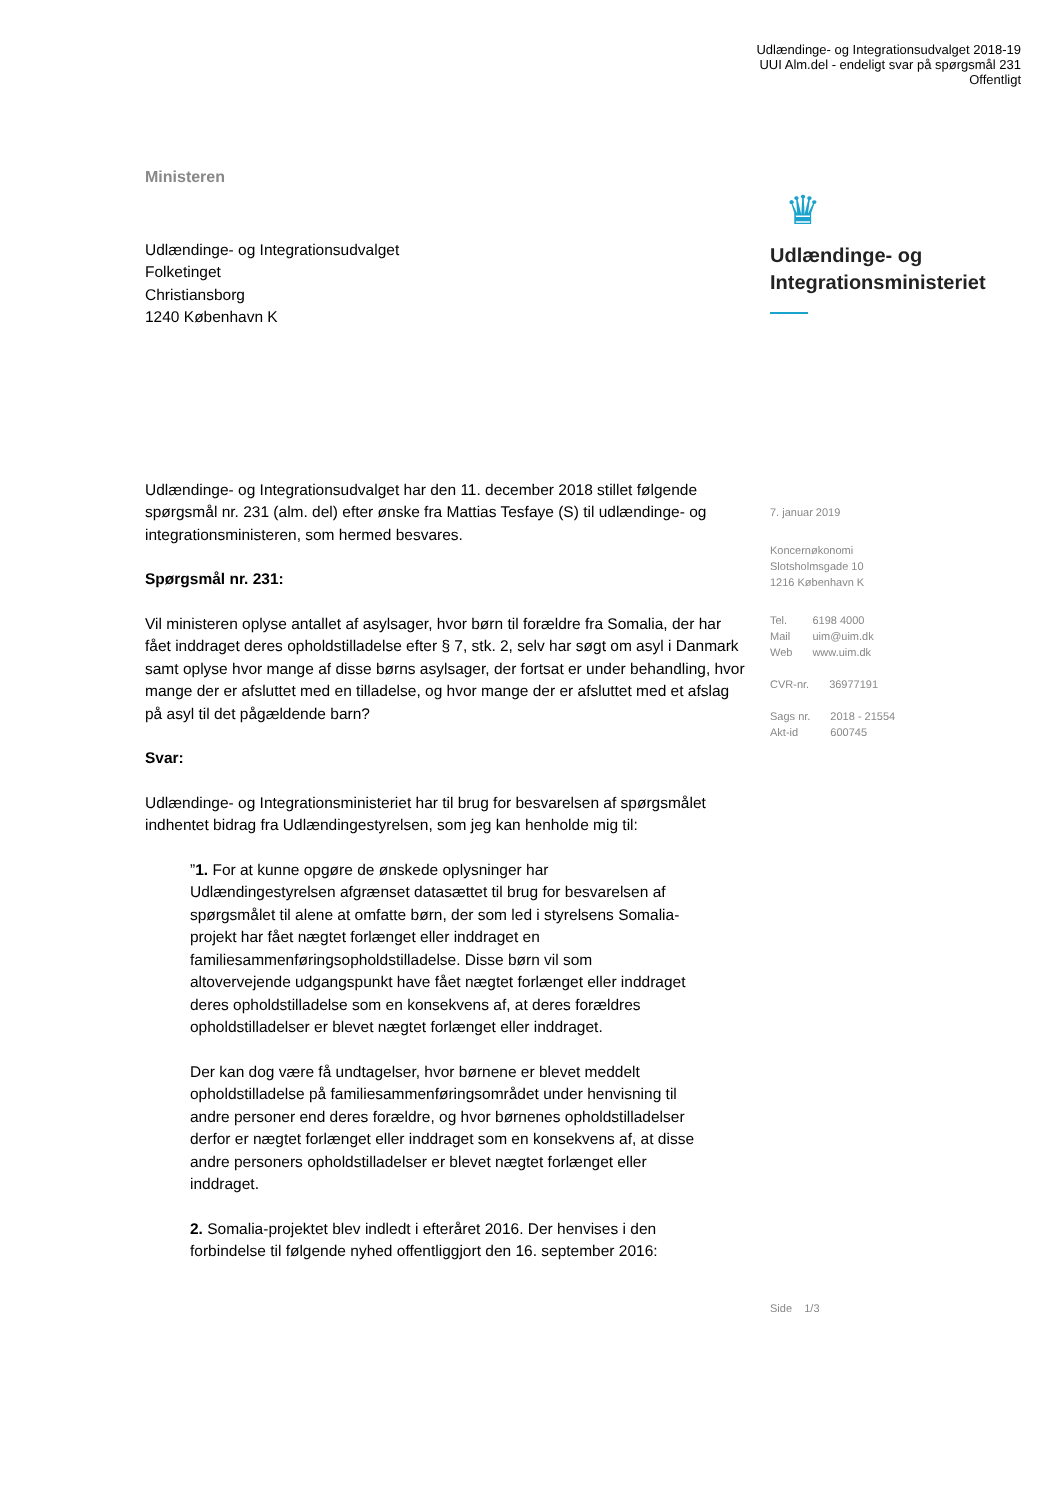Udlændinge- og Integrationsudvalget 2018-19
UUI Alm.del - endeligt svar på spørgsmål 231
Offentligt
Ministeren
Udlændinge- og Integrationsudvalget
Folketinget
Christiansborg
1240 København K
Udlændinge- og Integrationsudvalget har den 11. december 2018 stillet følgende spørgsmål nr. 231 (alm. del) efter ønske fra Mattias Tesfaye (S) til udlændinge- og integrationsministeren, som hermed besvares.
Spørgsmål nr. 231:
Vil ministeren oplyse antallet af asylsager, hvor børn til forældre fra Somalia, der har fået inddraget deres opholdstilladelse efter § 7, stk. 2, selv har søgt om asyl i Danmark samt oplyse hvor mange af disse børns asylsager, der fortsat er under behandling, hvor mange der er afsluttet med en tilladelse, og hvor mange der er afsluttet med et afslag på asyl til det pågældende barn?
Svar:
Udlændinge- og Integrationsministeriet har til brug for besvarelsen af spørgsmålet indhentet bidrag fra Udlændingestyrelsen, som jeg kan henholde mig til:
”1. For at kunne opgøre de ønskede oplysninger har Udlændingestyrelsen afgrænset datasættet til brug for besvarelsen af spørgsmålet til alene at omfatte børn, der som led i styrelsens Somalia-projekt har fået nægtet forlænget eller inddraget en familiesammenføringsopholdstilladelse. Disse børn vil som altovervejende udgangspunkt have fået nægtet forlænget eller inddraget deres opholdstilladelse som en konsekvens af, at deres forældres opholdstilladelser er blevet nægtet forlænget eller inddraget.
Der kan dog være få undtagelser, hvor børnene er blevet meddelt opholdstilladelse på familiesammenføringsområdet under henvisning til andre personer end deres forældre, og hvor børnenes opholdstilladelser derfor er nægtet forlænget eller inddraget som en konsekvens af, at disse andre personers opholdstilladelser er blevet nægtet forlænget eller inddraget.
2. Somalia-projektet blev indledt i efteråret 2016. Der henvises i den forbindelse til følgende nyhed offentliggjort den 16. september 2016:
♛
Udlændinge- og
Integrationsministeriet
7. januar 2019
Koncernøkonomi
Slotsholmsgade 10
1216 København K
| Tel. | 6198 4000 |
| Mail | uim@uim.dk |
| Web | www.uim.dk |
| CVR-nr. | 36977191 |
| Sags nr. | 2018 - 21554 |
| Akt-id | 600745 |
Side 1/3